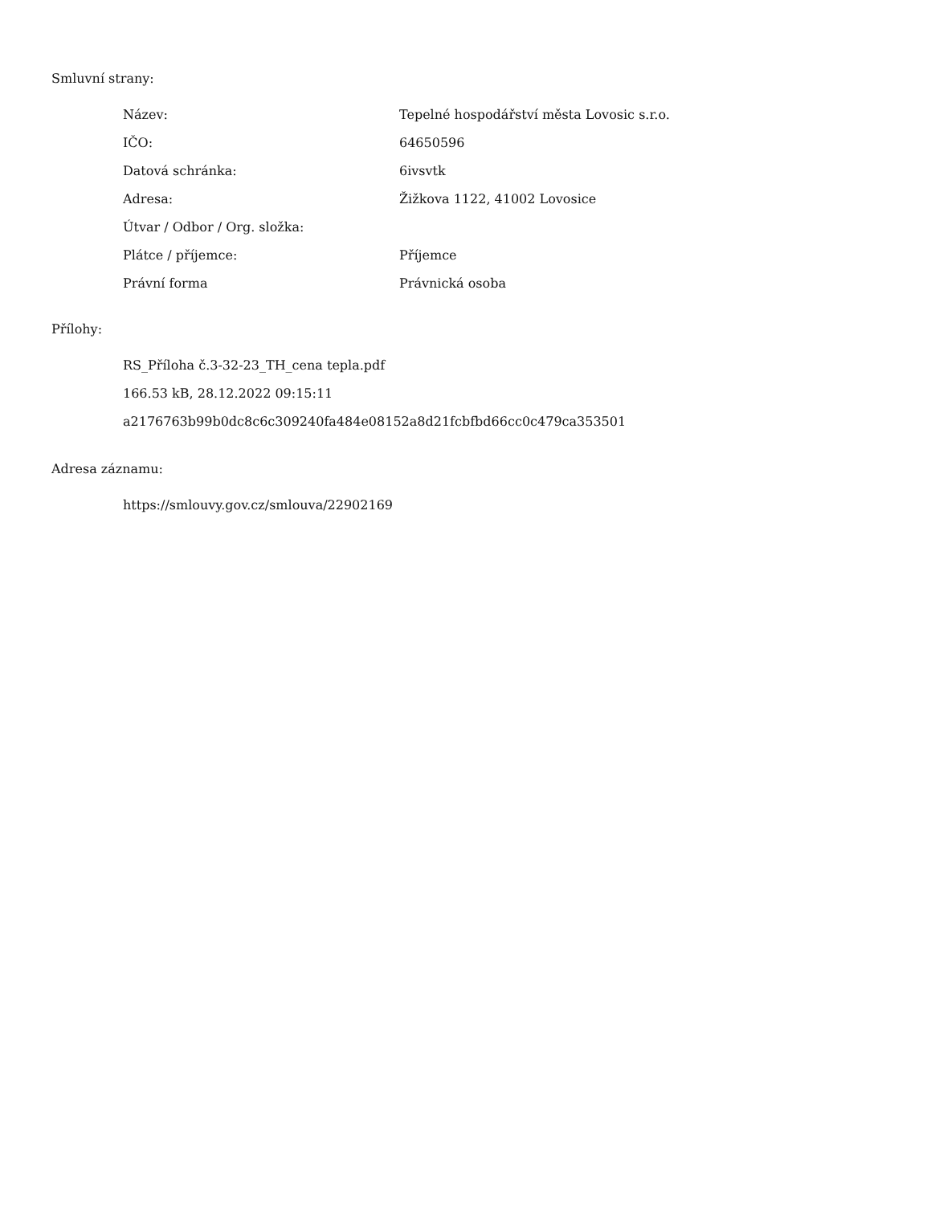Smluvní strany:
| Název: | Tepelné hospodářství města Lovosic s.r.o. |
| IČO: | 64650596 |
| Datová schránka: | 6ivsvtk |
| Adresa: | Žižkova 1122, 41002 Lovosice |
| Útvar / Odbor / Org. složka: | |
| Plátce / příjemce: | Příjemce |
| Právní forma | Právnická osoba |
Přílohy:
RS_Příloha č.3-32-23_TH_cena tepla.pdf
166.53 kB, 28.12.2022 09:15:11
a2176763b99b0dc8c6c309240fa484e08152a8d21fcbfbd66cc0c479ca353501
Adresa záznamu:
https://smlouvy.gov.cz/smlouva/22902169